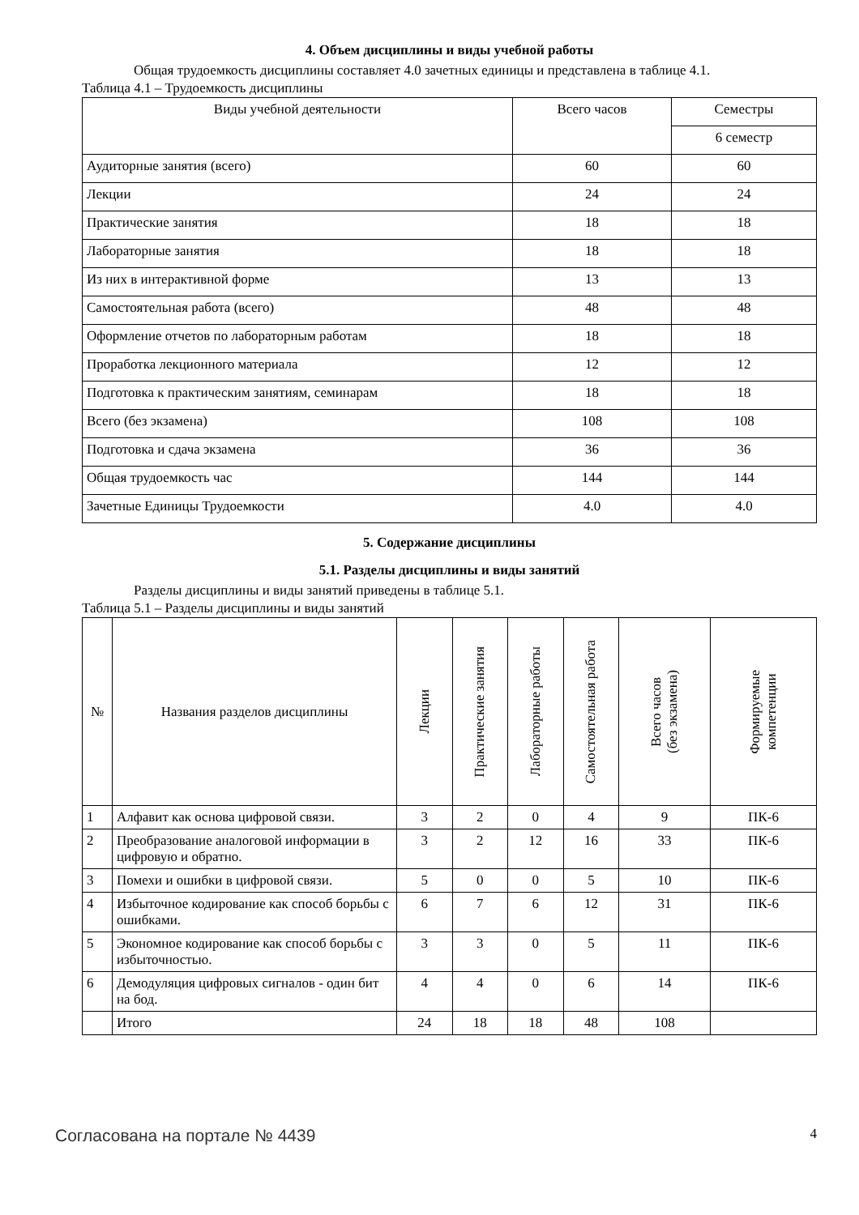4. Объем дисциплины и виды учебной работы
Общая трудоемкость дисциплины составляет 4.0 зачетных единицы и представлена в таблице 4.1.
Таблица 4.1 – Трудоемкость дисциплины
| Виды учебной деятельности | Всего часов | Семестры |
| --- | --- | --- |
| | | 6 семестр |
| Аудиторные занятия (всего) | 60 | 60 |
| Лекции | 24 | 24 |
| Практические занятия | 18 | 18 |
| Лабораторные занятия | 18 | 18 |
| Из них в интерактивной форме | 13 | 13 |
| Самостоятельная работа (всего) | 48 | 48 |
| Оформление отчетов по лабораторным работам | 18 | 18 |
| Проработка лекционного материала | 12 | 12 |
| Подготовка к практическим занятиям, семинарам | 18 | 18 |
| Всего (без экзамена) | 108 | 108 |
| Подготовка и сдача экзамена | 36 | 36 |
| Общая трудоемкость час | 144 | 144 |
| Зачетные Единицы Трудоемкости | 4.0 | 4.0 |
5. Содержание дисциплины
5.1. Разделы дисциплины и виды занятий
Разделы дисциплины и виды занятий приведены в таблице 5.1.
Таблица 5.1 – Разделы дисциплины и виды занятий
| № | Названия разделов дисциплины | Лекции | Практические занятия | Лабораторные работы | Самостоятельная работа | Всего часов (без экзамена) | Формируемые компетенции |
| --- | --- | --- | --- | --- | --- | --- | --- |
| 1 | Алфавит как основа цифровой связи. | 3 | 2 | 0 | 4 | 9 | ПК-6 |
| 2 | Преобразование аналоговой информации в цифровую и обратно. | 3 | 2 | 12 | 16 | 33 | ПК-6 |
| 3 | Помехи и ошибки в цифровой связи. | 5 | 0 | 0 | 5 | 10 | ПК-6 |
| 4 | Избыточное кодирование как способ борьбы с ошибками. | 6 | 7 | 6 | 12 | 31 | ПК-6 |
| 5 | Экономное кодирование как способ борьбы с избыточностью. | 3 | 3 | 0 | 5 | 11 | ПК-6 |
| 6 | Демодуляция цифровых сигналов - один бит на бод. | 4 | 4 | 0 | 6 | 14 | ПК-6 |
| | Итого | 24 | 18 | 18 | 48 | 108 | |
Согласована на портале № 4439 4